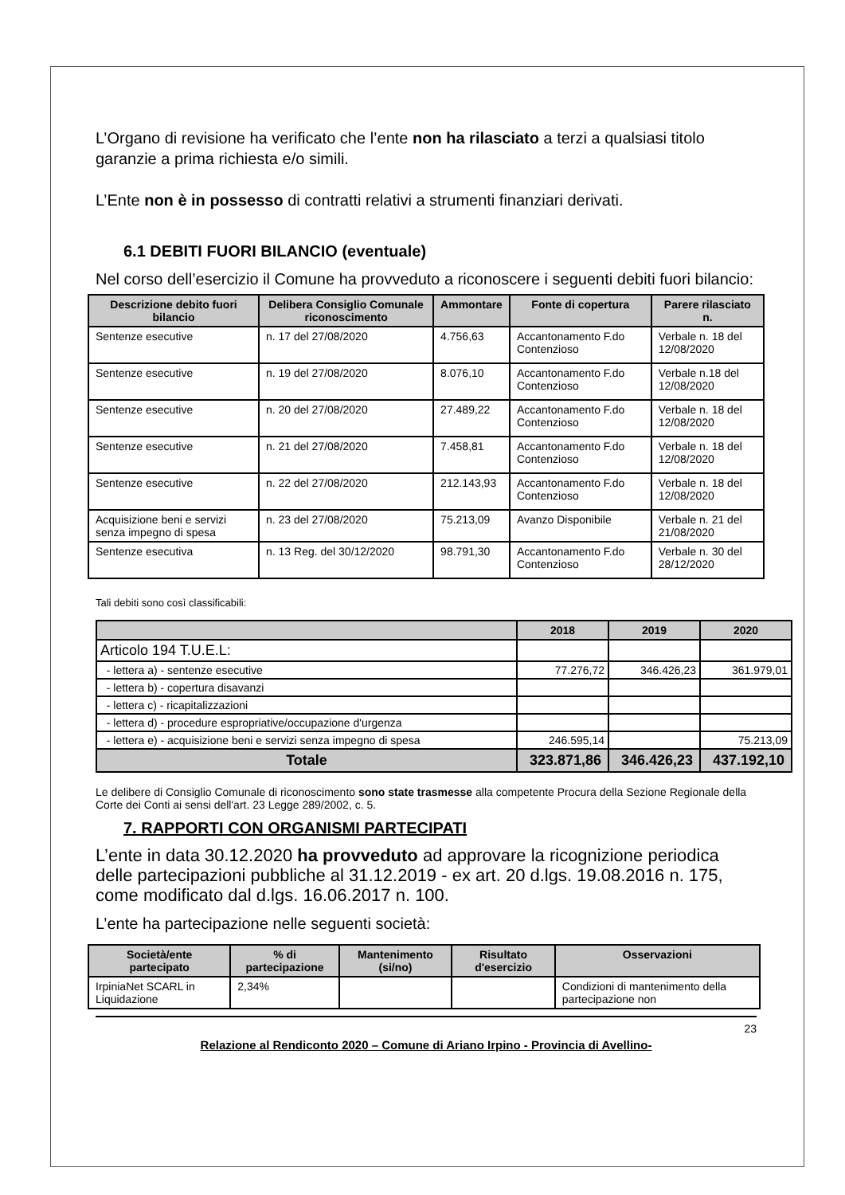L’Organo di revisione ha verificato che l’ente non ha rilasciato a terzi a qualsiasi titolo garanzie a prima richiesta e/o simili.
L’Ente non è in possesso di contratti relativi a strumenti finanziari derivati.
6.1 DEBITI FUORI BILANCIO (eventuale)
Nel corso dell’esercizio il Comune ha provveduto a riconoscere i seguenti debiti fuori bilancio:
| Descrizione debito fuori bilancio | Delibera Consiglio Comunale riconoscimento | Ammontare | Fonte di copertura | Parere rilasciato n. |
| --- | --- | --- | --- | --- |
| Sentenze esecutive | n. 17 del 27/08/2020 | 4.756,63 | Accantonamento F.do Contenzioso | Verbale n. 18 del 12/08/2020 |
| Sentenze esecutive | n. 19 del 27/08/2020 | 8.076,10 | Accantonamento F.do Contenzioso | Verbale n.18 del 12/08/2020 |
| Sentenze esecutive | n. 20 del 27/08/2020 | 27.489,22 | Accantonamento F.do Contenzioso | Verbale n. 18 del 12/08/2020 |
| Sentenze esecutive | n. 21 del 27/08/2020 | 7.458,81 | Accantonamento F.do Contenzioso | Verbale n. 18 del 12/08/2020 |
| Sentenze esecutive | n. 22 del 27/08/2020 | 212.143,93 | Accantonamento F.do Contenzioso | Verbale n. 18 del 12/08/2020 |
| Acquisizione beni e servizi senza impegno di spesa | n. 23 del 27/08/2020 | 75.213,09 | Avanzo Disponibile | Verbale n. 21 del 21/08/2020 |
| Sentenze esecutiva | n. 13 Reg. del 30/12/2020 | 98.791,30 | Accantonamento F.do Contenzioso | Verbale n. 30 del 28/12/2020 |
Tali debiti sono così classificabili:
| | 2018 | 2019 | 2020 |
| --- | --- | --- | --- |
| Articolo 194 T.U.E.L: | | | |
| - lettera a) - sentenze esecutive | 77.276,72 | 346.426,23 | 361.979,01 |
| - lettera b) - copertura disavanzi | | | |
| - lettera c) - ricapitalizzazioni | | | |
| - lettera d) - procedure espropriative/occupazione d'urgenza | | | |
| - lettera e) - acquisizione beni e servizi senza impegno di spesa | 246.595,14 | | 75.213,09 |
| Totale | 323.871,86 | 346.426,23 | 437.192,10 |
Le delibere di Consiglio Comunale di riconoscimento sono state trasmesse alla competente Procura della Sezione Regionale della Corte dei Conti ai sensi dell'art. 23 Legge 289/2002, c. 5.
7. RAPPORTI CON ORGANISMI PARTECIPATI
L’ente in data 30.12.2020 ha provveduto ad approvare la ricognizione periodica delle partecipazioni pubbliche al 31.12.2019 - ex art. 20 d.lgs. 19.08.2016 n. 175, come modificato dal d.lgs. 16.06.2017 n. 100.
L’ente ha partecipazione nelle seguenti società:
| Società/ente partecipato | % di partecipazione | Mantenimento (si/no) | Risultato d'esercizio | Osservazioni |
| --- | --- | --- | --- | --- |
| IrpiniaNet SCARL in Liquidazione | 2,34% | | | Condizioni di mantenimento della partecipazione non |
23
Relazione al Rendiconto 2020 – Comune di Ariano Irpino - Provincia di Avellino-